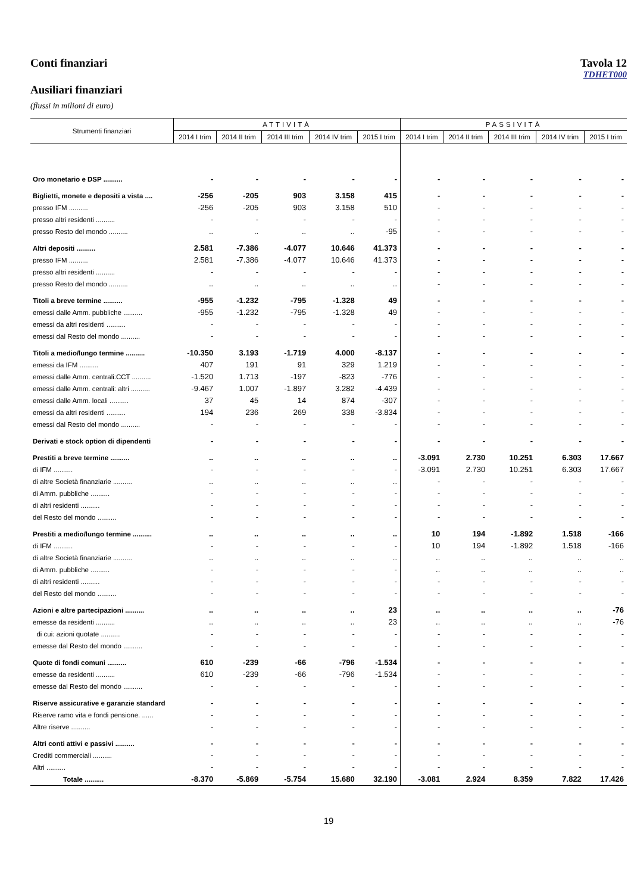Conti finanziari Tavola 12
TDHET000
Ausiliari finanziari
(flussi in milioni di euro)
| Strumenti finanziari | ATTIVITÀ | | | | | PASSIVITÀ | | | | |
| --- | --- | --- | --- | --- | --- | --- | --- | --- | --- | --- |
| | 2014 I trim | 2014 II trim | 2014 III trim | 2014 IV trim | 2015 I trim | 2014 I trim | 2014 II trim | 2014 III trim | 2014 IV trim | 2015 I trim |
| Oro monetario e DSP .......... | - | - | - | - | - | - | - | - | - | - |
| Biglietti, monete e depositi a vista .... | -256 | -205 | 903 | 3.158 | 415 | - | - | - | - | - |
| presso IFM .......... | -256 | -205 | 903 | 3.158 | 510 | - | - | - | - | - |
| presso altri residenti .......... | - | - | - | - | - | - | - | - | - | - |
| presso Resto del mondo .......... | .. | .. | .. | .. | -95 | - | - | - | - | - |
| Altri depositi .......... | 2.581 | -7.386 | -4.077 | 10.646 | 41.373 | - | - | - | - | - |
| presso IFM .......... | 2.581 | -7.386 | -4.077 | 10.646 | 41.373 | - | - | - | - | - |
| presso altri residenti .......... | - | - | - | - | - | - | - | - | - | - |
| presso Resto del mondo .......... | .. | .. | .. | .. | .. | - | - | - | - | - |
| Titoli a breve termine .......... | -955 | -1.232 | -795 | -1.328 | 49 | - | - | - | - | - |
| emessi dalle Amm. pubbliche .......... | -955 | -1.232 | -795 | -1.328 | 49 | - | - | - | - | - |
| emessi da altri residenti .......... | - | - | - | - | - | - | - | - | - | - |
| emessi dal Resto del mondo .......... | - | - | - | - | - | - | - | - | - | - |
| Titoli a medio/lungo termine .......... | -10.350 | 3.193 | -1.719 | 4.000 | -8.137 | - | - | - | - | - |
| emessi da IFM .......... | 407 | 191 | 91 | 329 | 1.219 | - | - | - | - | - |
| emessi dalle Amm. centrali:CCT .......... | -1.520 | 1.713 | -197 | -823 | -776 | - | - | - | - | - |
| emessi dalle Amm. centrali: altri .......... | -9.467 | 1.007 | -1.897 | 3.282 | -4.439 | - | - | - | - | - |
| emessi dalle Amm. locali .......... | 37 | 45 | 14 | 874 | -307 | - | - | - | - | - |
| emessi da altri residenti .......... | 194 | 236 | 269 | 338 | -3.834 | - | - | - | - | - |
| emessi dal Resto del mondo .......... | - | - | - | - | - | - | - | - | - | - |
| Derivati e stock option di dipendenti | - | - | - | - | - | - | - | - | - | - |
| Prestiti a breve termine .......... | .. | .. | .. | .. | .. | -3.091 | 2.730 | 10.251 | 6.303 | 17.667 |
| di IFM .......... | - | - | - | - | - | -3.091 | 2.730 | 10.251 | 6.303 | 17.667 |
| di altre Società finanziarie .......... | .. | .. | .. | .. | .. | - | - | - | - | - |
| di Amm. pubbliche .......... | - | - | - | - | - | - | - | - | - | - |
| di altri residenti .......... | - | - | - | - | - | - | - | - | - | - |
| del Resto del mondo .......... | - | - | - | - | - | - | - | - | - | - |
| Prestiti a medio/lungo termine .......... | .. | .. | .. | .. | .. | 10 | 194 | -1.892 | 1.518 | -166 |
| di IFM .......... | - | - | - | - | - | 10 | 194 | -1.892 | 1.518 | -166 |
| di altre Società finanziarie .......... | .. | .. | .. | .. | .. | .. | .. | .. | .. | .. |
| di Amm. pubbliche .......... | - | - | - | - | - | .. | .. | .. | .. | .. |
| di altri residenti .......... | - | - | - | - | - | - | - | - | - | - |
| del Resto del mondo .......... | - | - | - | - | - | - | - | - | - | - |
| Azioni e altre partecipazioni .......... | .. | .. | .. | .. | 23 | .. | .. | .. | .. | -76 |
| emesse da residenti .......... | .. | .. | .. | .. | 23 | .. | .. | .. | .. | -76 |
| di cui: azioni quotate .......... | - | - | - | - | - | - | - | - | - | - |
| emesse dal Resto del mondo .......... | - | - | - | - | - | - | - | - | - | - |
| Quote di fondi comuni .......... | 610 | -239 | -66 | -796 | -1.534 | - | - | - | - | - |
| emesse da residenti .......... | 610 | -239 | -66 | -796 | -1.534 | - | - | - | - | - |
| emesse dal Resto del mondo .......... | - | - | - | - | - | - | - | - | - | - |
| Riserve assicurative e garanzie standard | - | - | - | - | - | - | - | - | - | - |
| Riserve ramo vita e fondi pensione. ...... | - | - | - | - | - | - | - | - | - | - |
| Altre riserve .......... | - | - | - | - | - | - | - | - | - | - |
| Altri conti attivi e passivi .......... | - | - | - | - | - | - | - | - | - | - |
| Crediti commerciali .......... | - | - | - | - | - | - | - | - | - | - |
| Altri .......... | - | - | - | - | - | - | - | - | - | - |
| Totale .......... | -8.370 | -5.869 | -5.754 | 15.680 | 32.190 | -3.081 | 2.924 | 8.359 | 7.822 | 17.426 |
19